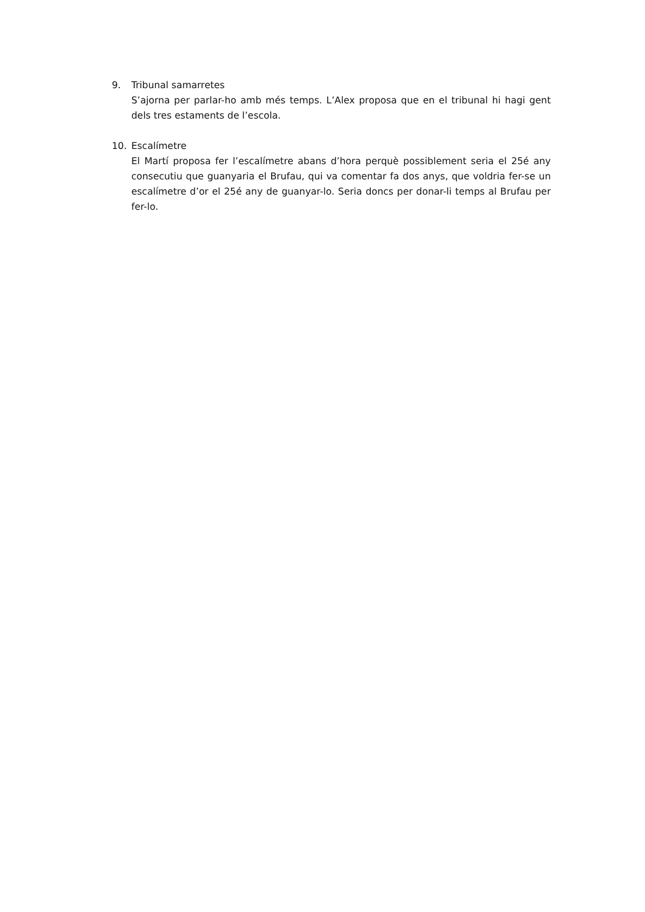9. Tribunal samarretes
S’ajorna per parlar-ho amb més temps. L’Alex proposa que en el tribunal hi hagi gent dels tres estaments de l’escola.
10. Escalímetre
El Martí proposa fer l’escalímetre abans d’hora perquè possiblement seria el 25é any consecutiu que guanyaria el Brufau, qui va comentar fa dos anys, que voldria fer-se un escalímetre d’or el 25é any de guanyar-lo. Seria doncs per donar-li temps al Brufau per fer-lo.